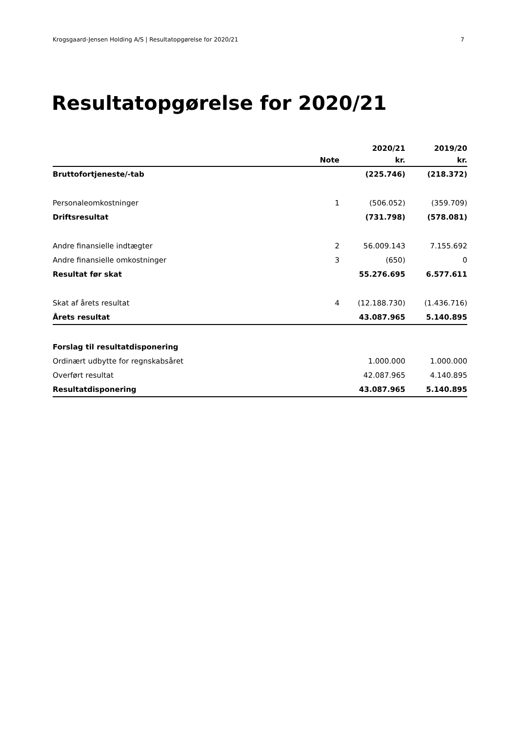Krogsgaard-Jensen Holding A/S | Resultatopgørelse for 2020/21 7
Resultatopgørelse for 2020/21
| | | 2020/21 | 2019/20 |
| --- | --- | --- | --- |
| | Note | kr. | kr. |
| Bruttofortjeneste/-tab | | (225.746) | (218.372) |
| Personaleomkostninger | 1 | (506.052) | (359.709) |
| Driftsresultat | | (731.798) | (578.081) |
| Andre finansielle indtægter | 2 | 56.009.143 | 7.155.692 |
| Andre finansielle omkostninger | 3 | (650) | 0 |
| Resultat før skat | | 55.276.695 | 6.577.611 |
| Skat af årets resultat | 4 | (12.188.730) | (1.436.716) |
| Årets resultat | | 43.087.965 | 5.140.895 |
| Forslag til resultatdisponering | | | |
| Ordinært udbytte for regnskabsåret | | 1.000.000 | 1.000.000 |
| Overført resultat | | 42.087.965 | 4.140.895 |
| Resultatdisponering | | 43.087.965 | 5.140.895 |